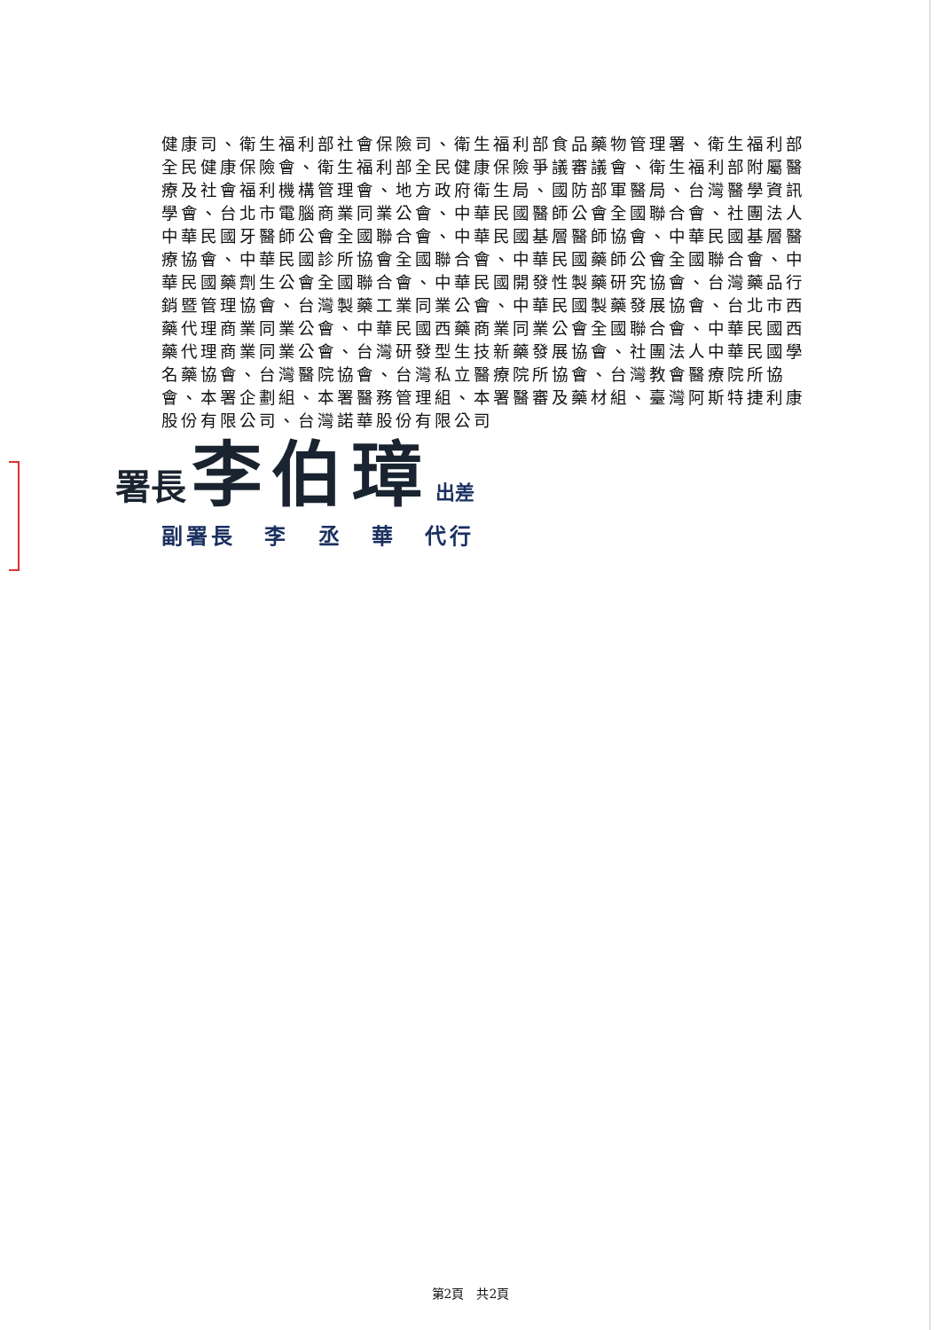健康司、衛生福利部社會保險司、衛生福利部食品藥物管理署、衛生福利部全民健康保險會、衛生福利部全民健康保險爭議審議會、衛生福利部附屬醫療及社會福利機構管理會、地方政府衛生局、國防部軍醫局、台灣醫學資訊學會、台北市電腦商業同業公會、中華民國醫師公會全國聯合會、社團法人中華民國牙醫師公會全國聯合會、中華民國基層醫師協會、中華民國基層醫療協會、中華民國診所協會全國聯合會、中華民國藥師公會全國聯合會、中華民國藥劑生公會全國聯合會、中華民國開發性製藥研究協會、台灣藥品行銷暨管理協會、台灣製藥工業同業公會、中華民國製藥發展協會、台北市西藥代理商業同業公會、中華民國西藥商業同業公會全國聯合會、中華民國西藥代理商業同業公會、台灣研發型生技新藥發展協會、社團法人中華民國學名藥協會、台灣醫院協會、台灣私立醫療院所協會、台灣教會醫療院所協會、本署企劃組、本署醫務管理組、本署醫審及藥材組、臺灣阿斯特捷利康股份有限公司、台灣諾華股份有限公司
署長 李伯璋 出差
副署長 李 丞 華 代行
第2頁　共2頁